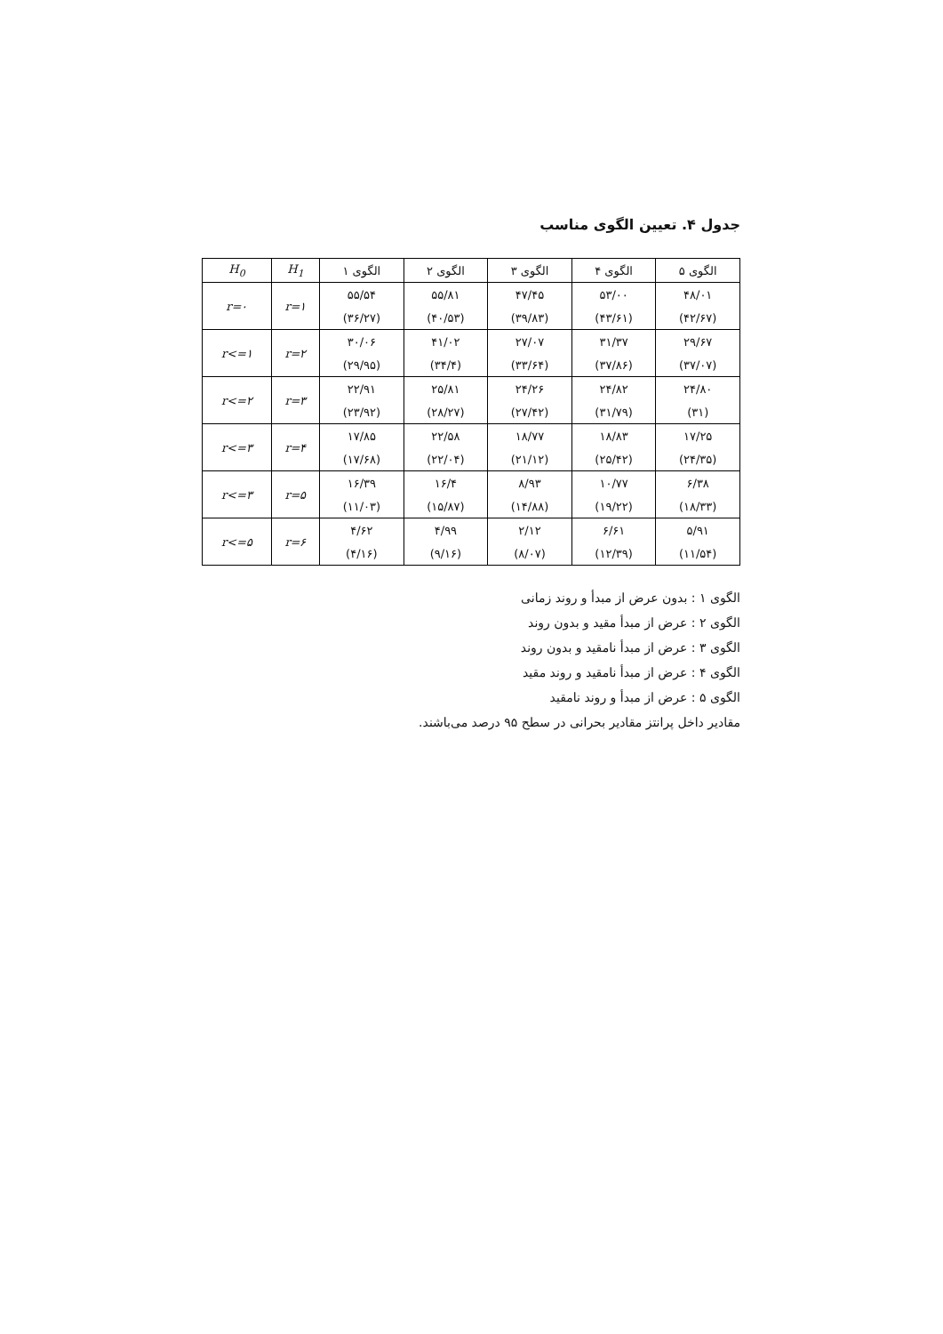جدول ۴. تعیین الگوی مناسب
| H<sub>0</sub> | H<sub>1</sub> | الگوی ۱ | الگوی ۲ | الگوی ۳ | الگوی ۴ | الگوی ۵ |
| --- | --- | --- | --- | --- | --- | --- |
| r=۰ | r=۱ | ۵۵/۵۴ | ۵۵/۸۱ | ۴۷/۴۵ | ۵۳/۰۰ | ۴۸/۰۱ |
| | | (۳۶/۲۷) | (۴۰/۵۳) | (۳۹/۸۳) | (۴۳/۶۱) | (۴۲/۶۷) |
| r<=۱ | r=۲ | ۳۰/۰۶ | ۴۱/۰۲ | ۲۷/۰۷ | ۳۱/۳۷ | ۲۹/۶۷ |
| | | (۲۹/۹۵) | (۳۴/۴) | (۳۳/۶۴) | (۳۷/۸۶) | (۳۷/۰۷) |
| r<=۲ | r=۳ | ۲۲/۹۱ | ۲۵/۸۱ | ۲۴/۲۶ | ۲۴/۸۲ | ۲۴/۸۰ |
| | | (۲۳/۹۲) | (۲۸/۲۷) | (۲۷/۴۲) | (۳۱/۷۹) | (۳۱) |
| r<=۳ | r=۴ | ۱۷/۸۵ | ۲۲/۵۸ | ۱۸/۷۷ | ۱۸/۸۳ | ۱۷/۲۵ |
| | | (۱۷/۶۸) | (۲۲/۰۴) | (۲۱/۱۲) | (۲۵/۴۲) | (۲۴/۳۵) |
| r<=۳ | r=۵ | ۱۶/۳۹ | ۱۶/۴ | ۸/۹۳ | ۱۰/۷۷ | ۶/۳۸ |
| | | (۱۱/۰۳) | (۱۵/۸۷) | (۱۴/۸۸) | (۱۹/۲۲) | (۱۸/۳۳) |
| r<=۵ | r=۶ | ۴/۶۲ | ۴/۹۹ | ۲/۱۲ | ۶/۶۱ | ۵/۹۱ |
| | | (۴/۱۶) | (۹/۱۶) | (۸/۰۷) | (۱۲/۳۹) | (۱۱/۵۴) |
الگوی ۱ : بدون عرض از مبدأ و روند زمانی
الگوی ۲ : عرض از مبدأ مقید و بدون روند
الگوی ۳ : عرض از مبدأ نامقید و بدون روند
الگوی ۴ : عرض از مبدأ نامقید و روند مقید
الگوی ۵ : عرض از مبدأ و روند نامقید
مقادیر داخل پرانتز مقادیر بحرانی در سطح ۹۵ درصد می‌باشند.